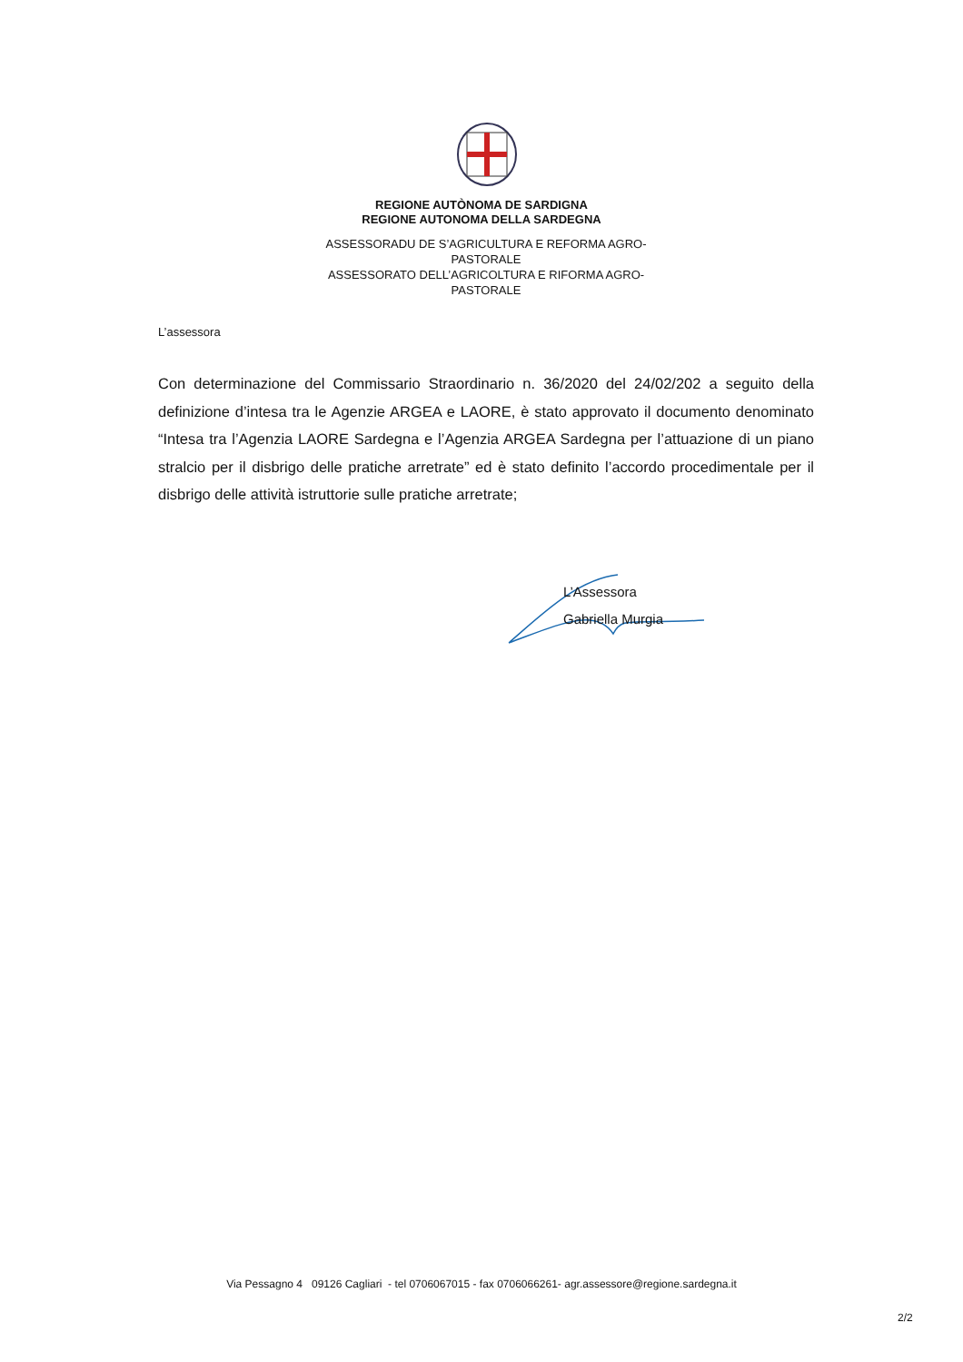REGIONE AUTÒNOMA DE SARDIGNA
REGIONE AUTONOMA DELLA SARDEGNA
ASSESSORADU DE S’AGRICULTURA E REFORMA AGRO-PASTORALE
ASSESSORATO DELL’AGRICOLTURA E RIFORMA AGRO-PASTORALE
L’assessora
Con determinazione del Commissario Straordinario n. 36/2020 del 24/02/202 a seguito della definizione d’intesa tra le Agenzie ARGEA e LAORE, è stato approvato il documento denominato “Intesa tra l’Agenzia LAORE Sardegna e l’Agenzia ARGEA Sardegna per l’attuazione di un piano stralcio per il disbrigo delle pratiche arretrate” ed è stato definito l’accordo procedimentale per il disbrigo delle attività istruttorie sulle pratiche arretrate;
L’Assessora
Gabriella Murgia
Via Pessagno 4 09126 Cagliari - tel 0706067015 - fax 0706066261- agr.assessore@regione.sardegna.it
2/2